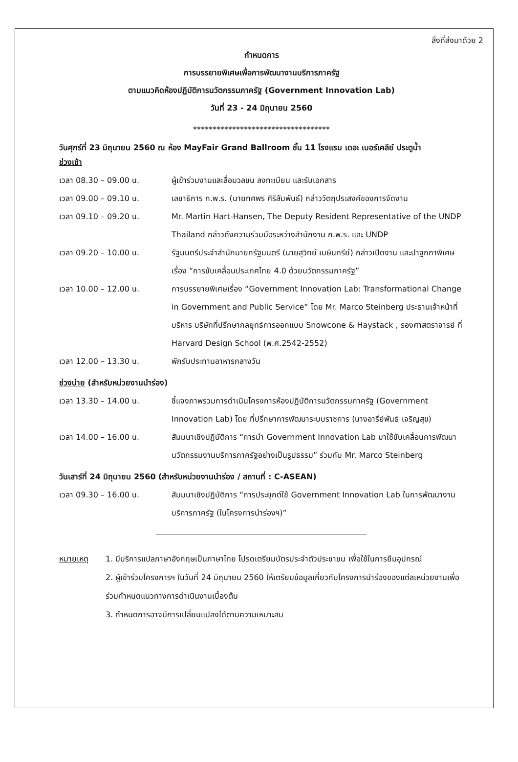สิ่งที่ส่งมาด้วย 2
กำหนดการ
การบรรยายพิเศษเพื่อการพัฒนางานบริการภาครัฐ
ตามแนวคิดห้องปฏิบัติการนวัตกรรมภาครัฐ (Government Innovation Lab)
วันที่ 23 - 24 มิถุนายน 2560
***********************************
วันศุกร์ที่ 23 มิถุนายน 2560 ณ ห้อง MayFair Grand Ballroom ชั้น 11 โรงแรม เดอะ เบอร์เคลีย์ ประตูน้ำ
ช่วงเช้า
เวลา 08.30 – 09.00 น. ผู้เข้าร่วมงานและสื่อมวลชน ลงทะเบียน และรับเอกสาร
เวลา 09.00 – 09.10 น. เลขาธิการ ก.พ.ร. (นายทศพร ศิริสัมพันธ์) กล่าววัตถุประสงค์ของการจัดงาน
เวลา 09.10 – 09.20 น. Mr. Martin Hart-Hansen, The Deputy Resident Representative of the UNDP Thailand กล่าวถึงความร่วมมือระหว่างสำนักงาน ก.พ.ร. และ UNDP
เวลา 09.20 – 10.00 น. รัฐมนตรีประจำสำนักนายกรัฐมนตรี (นายสุวิทย์ เมษินทรีย์) กล่าวเปิดงาน และปาฐกถาพิเศษ เรื่อง “การขับเคลื่อนประเทศไทย 4.0 ด้วยนวัตกรรมภาครัฐ”
เวลา 10.00 – 12.00 น. การบรรยายพิเศษเรื่อง “Government Innovation Lab: Transformational Change in Government and Public Service” โดย Mr. Marco Steinberg ประธานเจ้าหน้าที่บริหาร บริษัทที่ปรึกษากลยุทธ์การออกแบบ Snowcone & Haystack , รองศาสตราจารย์ ที่ Harvard Design School (พ.ศ.2542-2552)
เวลา 12.00 – 13.30 น. พักรับประทานอาหารกลางวัน
ช่วงบ่าย (สำหรับหน่วยงานนำร่อง)
เวลา 13.30 – 14.00 น. ชี้แจงภาพรวมการดำเนินโครงการห้องปฏิบัติการนวัตกรรมภาครัฐ (Government Innovation Lab) โดย ที่ปรึกษาการพัฒนาระบบราชการ (นางอารีย์พันธ์ เจริญสุข)
เวลา 14.00 – 16.00 น. สัมมนาเชิงปฏิบัติการ “การนำ Government Innovation Lab มาใช้ขับเคลื่อนการพัฒนานวัตกรรมงานบริการภาครัฐอย่างเป็นรูปธรรม” ร่วมกับ Mr. Marco Steinberg
วันเสาร์ที่ 24 มิถุนายน 2560 (สำหรับหน่วยงานนำร่อง / สถานที่ : C-ASEAN)
เวลา 09.30 – 16.00 น. สัมมนาเชิงปฏิบัติการ “การประยุกต์ใช้ Government Innovation Lab ในการพัฒนางานบริการภาครัฐ (ในโครงการนำร่องฯ)”
หมายเหตุ 1. มีบริการแปลภาษาอังกฤษเป็นภาษาไทย โปรดเตรียมบัตรประจำตัวประชาชน เพื่อใช้ในการยืมอุปกรณ์
2. ผู้เข้าร่วมโครงการฯ ในวันที่ 24 มิถุนายน 2560 ให้เตรียมข้อมูลเกี่ยวกับโครงการนำร่องของแต่ละหน่วยงานเพื่อร่วมกำหนดแนวทางการดำเนินงานเบื้องต้น
3. กำหนดการอาจมีการเปลี่ยนแปลงได้ตามความเหมาะสม